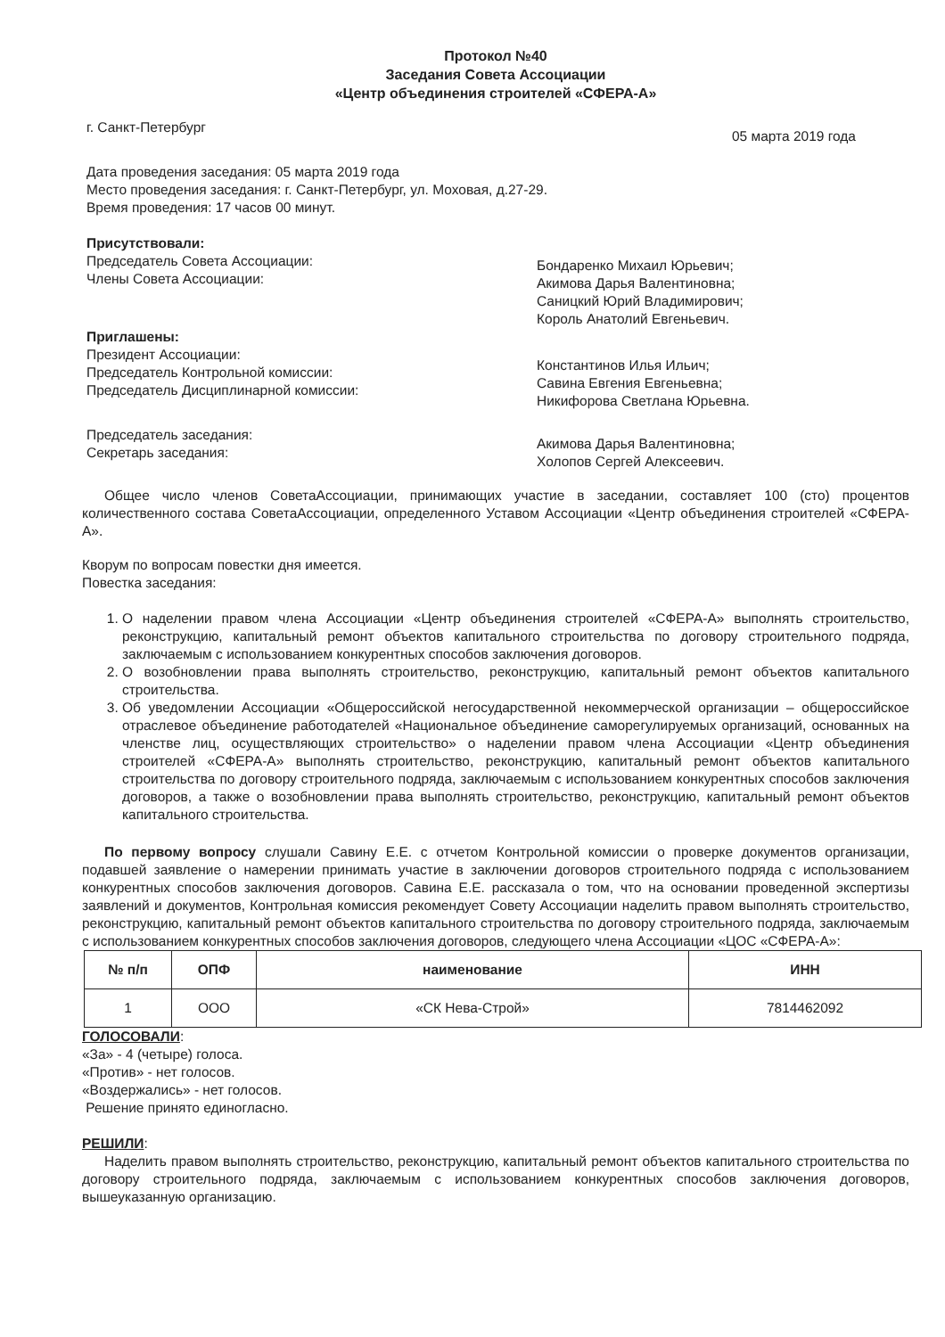Протокол №40
Заседания Совета Ассоциации
«Центр объединения строителей «СФЕРА-А»
г. Санкт-Петербург 05 марта 2019 года
Дата проведения заседания: 05 марта 2019 года
Место проведения заседания: г. Санкт-Петербург, ул. Моховая, д.27-29.
Время проведения: 17 часов 00 минут.
Присутствовали:
Председатель Совета Ассоциации:
Члены Совета Ассоциации:
Бондаренко Михаил Юрьевич;
Акимова Дарья Валентиновна;
Саницкий Юрий Владимирович;
Король Анатолий Евгеньевич.
Приглашены:
Президент Ассоциации:
Председатель Контрольной комиссии:
Председатель Дисциплинарной комиссии:
Константинов Илья Ильич;
Савина Евгения Евгеньевна;
Никифорова Светлана Юрьевна.
Председатель заседания:
Секретарь заседания:
Акимова Дарья Валентиновна;
Холопов Сергей Алексеевич.
Общее число членов СоветаАссоциации, принимающих участие в заседании, составляет 100 (сто) процентов количественного состава СоветаАссоциации, определенного Уставом Ассоциации «Центр объединения строителей «СФЕРА-А».
Кворум по вопросам повестки дня имеется.
Повестка заседания:
1. О наделении правом члена Ассоциации «Центр объединения строителей «СФЕРА-А» выполнять строительство, реконструкцию, капитальный ремонт объектов капитального строительства по договору строительного подряда, заключаемым с использованием конкурентных способов заключения договоров.
2. О возобновлении права выполнять строительство, реконструкцию, капитальный ремонт объектов капитального строительства.
3. Об уведомлении Ассоциации «Общероссийской негосударственной некоммерческой организации – общероссийское отраслевое объединение работодателей «Национальное объединение саморегулируемых организаций, основанных на членстве лиц, осуществляющих строительство» о наделении правом члена Ассоциации «Центр объединения строителей «СФЕРА-А» выполнять строительство, реконструкцию, капитальный ремонт объектов капитального строительства по договору строительного подряда, заключаемым с использованием конкурентных способов заключения договоров, а также о возобновлении права выполнять строительство, реконструкцию, капитальный ремонт объектов капитального строительства.
По первому вопросу слушали Савину Е.Е. с отчетом Контрольной комиссии о проверке документов организации, подавшей заявление о намерении принимать участие в заключении договоров строительного подряда с использованием конкурентных способов заключения договоров. Савина Е.Е. рассказала о том, что на основании проведенной экспертизы заявлений и документов, Контрольная комиссия рекомендует Совету Ассоциации наделить правом выполнять строительство, реконструкцию, капитальный ремонт объектов капитального строительства по договору строительного подряда, заключаемым с использованием конкурентных способов заключения договоров, следующего члена Ассоциации «ЦОС «СФЕРА-А»:
| № п/п | ОПФ | наименование | ИНН |
| --- | --- | --- | --- |
| 1 | ООО | «СК Нева-Строй» | 7814462092 |
ГОЛОСОВАЛИ:
«За» - 4 (четыре) голоса.
«Против» - нет голосов.
«Воздержались» - нет голосов.
Решение принято единогласно.
РЕШИЛИ:
Наделить правом выполнять строительство, реконструкцию, капитальный ремонт объектов капитального строительства по договору строительного подряда, заключаемым с использованием конкурентных способов заключения договоров, вышеуказанную организацию.